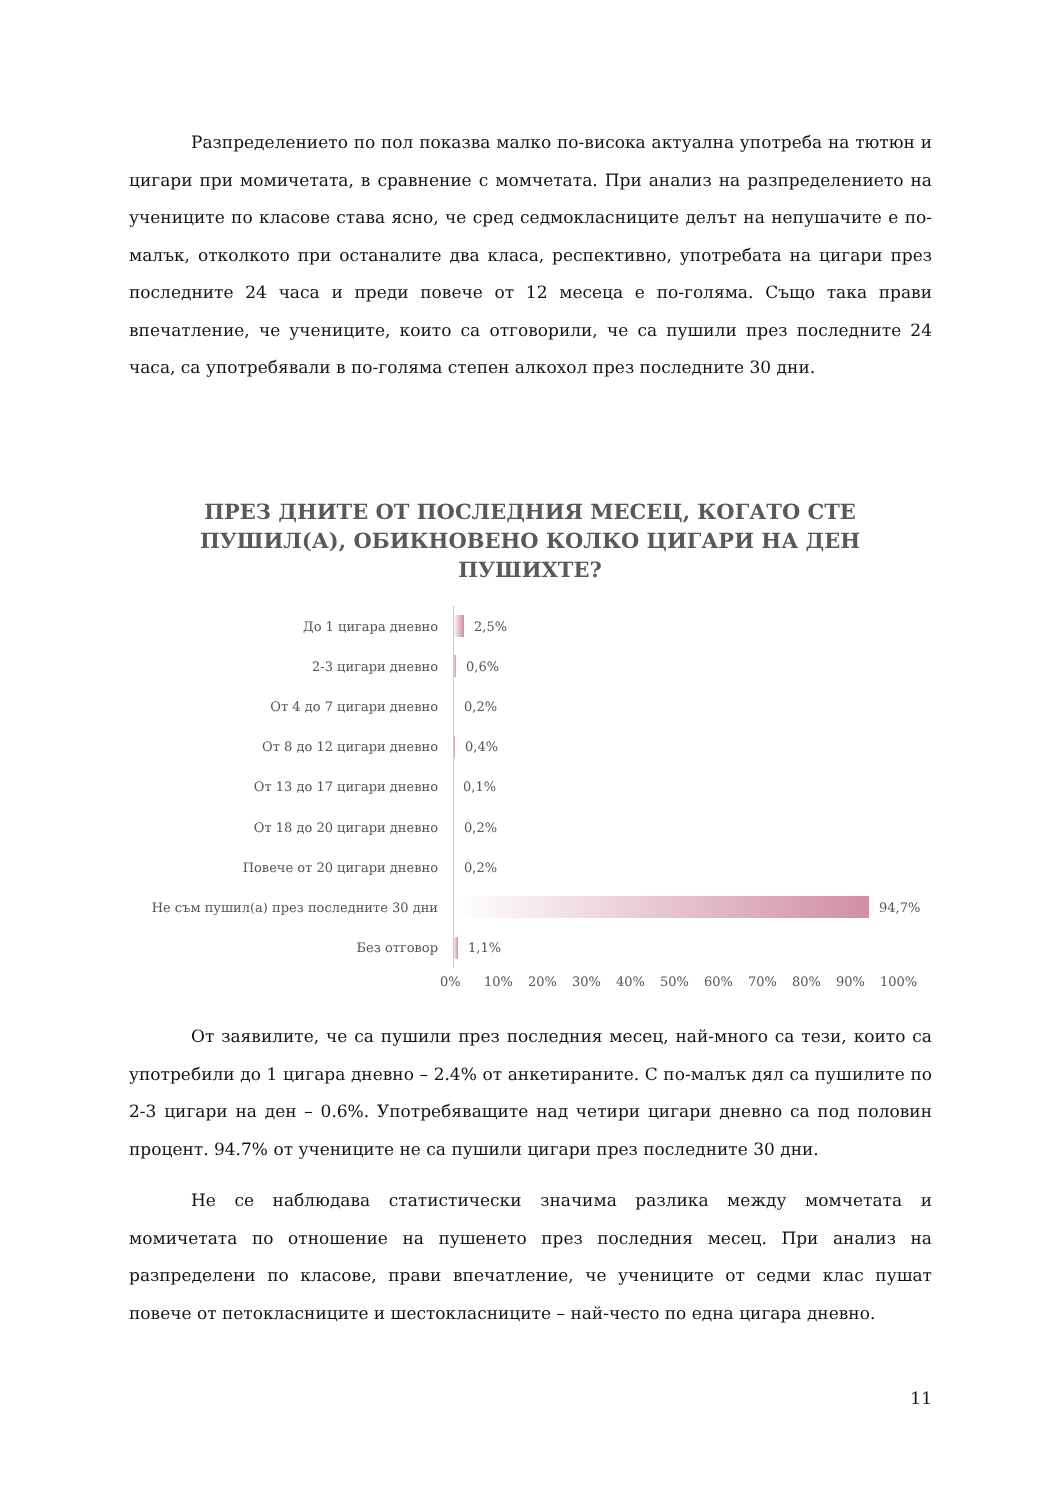Разпределението по пол показва малко по-висока актуална употреба на тютюн и цигари при момичетата, в сравнение с момчетата. При анализ на разпределението на учениците по класове става ясно, че сред седмокласниците делът на непушачите е по-малък, отколкото при останалите два класа, респективно, употребата на цигари през последните 24 часа и преди повече от 12 месеца е по-голяма. Също така прави впечатление, че учениците, които са отговорили, че са пушили през последните 24 часа, са употребявали в по-голяма степен алкохол през последните 30 дни.
ПРЕЗ ДНИТЕ ОТ ПОСЛЕДНИЯ МЕСЕЦ, КОГАТО СТЕ ПУШИЛ(А), ОБИКНОВЕНО КОЛКО ЦИГАРИ НА ДЕН ПУШИХТЕ?
До 1 цигара дневно 2,5%
2-3 цигари дневно 0,6%
От 4 до 7 цигари дневно 0,2%
От 8 до 12 цигари дневно 0,4%
От 13 до 17 цигари дневно 0,1%
От 18 до 20 цигари дневно 0,2%
Повече от 20 цигари дневно 0,2%
Не съм пушил(а) през последните 30 дни 94,7%
Без отговор 1,1%
0% 10% 20% 30% 40% 50% 60% 70% 80% 90% 100%
От заявилите, че са пушили през последния месец, най-много са тези, които са употребили до 1 цигара дневно – 2.4% от анкетираните. С по-малък дял са пушилите по 2-3 цигари на ден – 0.6%. Употребяващите над четири цигари дневно са под половин процент. 94.7% от учениците не са пушили цигари през последните 30 дни.
Не се наблюдава статистически значима разлика между момчетата и момичетата по отношение на пушенето през последния месец. При анализ на разпределени по класове, прави впечатление, че учениците от седми клас пушат повече от петокласниците и шестокласниците – най-често по една цигара дневно.
11